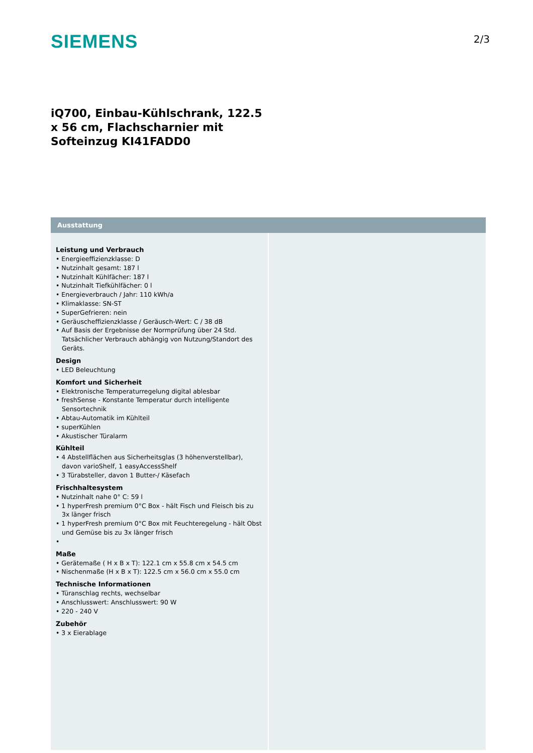SIEMENS
2/3
iQ700, Einbau-Kühlschrank, 122.5 x 56 cm, Flachscharnier mit Softeinzug KI41FADD0
Ausstattung
Leistung und Verbrauch
• Energieeffizienzklasse: D
• Nutzinhalt gesamt: 187 l
• Nutzinhalt Kühlfächer: 187 l
• Nutzinhalt Tiefkühlfächer: 0 l
• Energieverbrauch / Jahr: 110 kWh/a
• Klimaklasse: SN-ST
• SuperGefrieren: nein
• Geräuscheffizienzklasse / Geräusch-Wert: C / 38 dB
• Auf Basis der Ergebnisse der Normprüfung über 24 Std. Tatsächlicher Verbrauch abhängig von Nutzung/Standort des Geräts.
Design
• LED Beleuchtung
Komfort und Sicherheit
• Elektronische Temperaturregelung digital ablesbar
• freshSense - Konstante Temperatur durch intelligente Sensortechnik
• Abtau-Automatik im Kühlteil
• superKühlen
• Akustischer Türalarm
Kühlteil
• 4 Abstellflächen aus Sicherheitsglas (3 höhenverstellbar), davon varioShelf, 1 easyAccessShelf
• 3 Türabsteller, davon 1 Butter-/ Käsefach
Frischhaltesystem
• Nutzinhalt nahe 0° C: 59 l
• 1 hyperFresh premium 0°C Box - hält Fisch und Fleisch bis zu 3x länger frisch
• 1 hyperFresh premium 0°C Box mit Feuchteregelung - hält Obst und Gemüse bis zu 3x länger frisch
•
Maße
• Gerätemaße ( H x B x T): 122.1 cm x 55.8 cm x 54.5 cm
• Nischenmaße (H x B x T): 122.5 cm x 56.0 cm x 55.0 cm
Technische Informationen
• Türanschlag rechts, wechselbar
• Anschlusswert: Anschlusswert: 90 W
• 220 - 240 V
Zubehör
• 3 x Eierablage